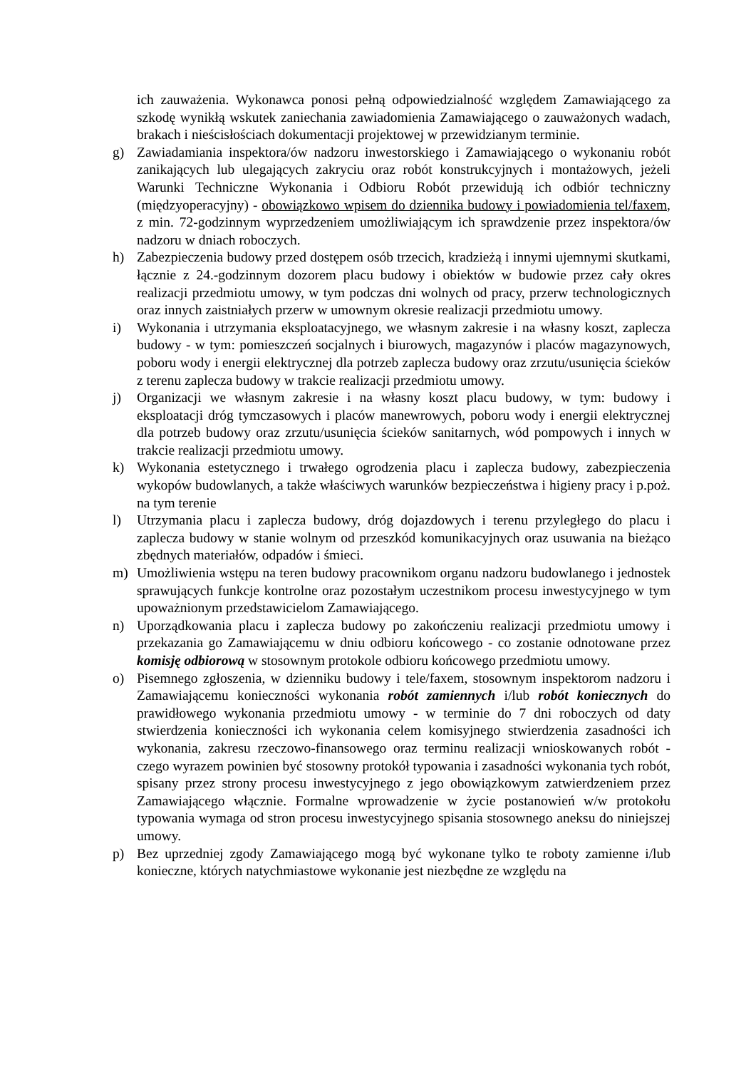ich zauważenia. Wykonawca ponosi pełną odpowiedzialność względem Zamawiającego za szkodę wynikłą wskutek zaniechania zawiadomienia Zamawiającego o zauważonych wadach, brakach i nieścisłościach dokumentacji projektowej w przewidzianym terminie.
g) Zawiadamiania inspektora/ów nadzoru inwestorskiego i Zamawiającego o wykonaniu robót zanikających lub ulegających zakryciu oraz robót konstrukcyjnych i montażowych, jeżeli Warunki Techniczne Wykonania i Odbioru Robót przewidują ich odbiór techniczny (międzyoperacyjny) - obowiązkowo wpisem do dziennika budowy i powiadomienia tel/faxem, z min. 72-godzinnym wyprzedzeniem umożliwiającym ich sprawdzenie przez inspektora/ów nadzoru w dniach roboczych.
h) Zabezpieczenia budowy przed dostępem osób trzecich, kradzieżą i innymi ujemnymi skutkami, łącznie z 24.-godzinnym dozorem placu budowy i obiektów w budowie przez cały okres realizacji przedmiotu umowy, w tym podczas dni wolnych od pracy, przerw technologicznych oraz innych zaistniałych przerw w umownym okresie realizacji przedmiotu umowy.
i) Wykonania i utrzymania eksploatacyjnego, we własnym zakresie i na własny koszt, zaplecza budowy - w tym: pomieszczeń socjalnych i biurowych, magazynów i placów magazynowych, poboru wody i energii elektrycznej dla potrzeb zaplecza budowy oraz zrzutu/usunięcia ścieków z terenu zaplecza budowy w trakcie realizacji przedmiotu umowy.
j) Organizacji we własnym zakresie i na własny koszt placu budowy, w tym: budowy i eksploatacji dróg tymczasowych i placów manewrowych, poboru wody i energii elektrycznej dla potrzeb budowy oraz zrzutu/usunięcia ścieków sanitarnych, wód pompowych i innych w trakcie realizacji przedmiotu umowy.
k) Wykonania estetycznego i trwałego ogrodzenia placu i zaplecza budowy, zabezpieczenia wykopów budowlanych, a także właściwych warunków bezpieczeństwa i higieny pracy i p.poż. na tym terenie
l) Utrzymania placu i zaplecza budowy, dróg dojazdowych i terenu przyległego do placu i zaplecza budowy w stanie wolnym od przeszkód komunikacyjnych oraz usuwania na bieżąco zbędnych materiałów, odpadów i śmieci.
m) Umożliwienia wstępu na teren budowy pracownikom organu nadzoru budowlanego i jednostek sprawujących funkcje kontrolne oraz pozostałym uczestnikom procesu inwestycyjnego w tym upoważnionym przedstawicielom Zamawiającego.
n) Uporządkowania placu i zaplecza budowy po zakończeniu realizacji przedmiotu umowy i przekazania go Zamawiającemu w dniu odbioru końcowego - co zostanie odnotowane przez komisję odbiorową w stosownym protokole odbioru końcowego przedmiotu umowy.
o) Pisemnego zgłoszenia, w dzienniku budowy i tele/faxem, stosownym inspektorom nadzoru i Zamawiającemu konieczności wykonania robót zamiennych i/lub robót koniecznych do prawidłowego wykonania przedmiotu umowy - w terminie do 7 dni roboczych od daty stwierdzenia konieczności ich wykonania celem komisyjnego stwierdzenia zasadności ich wykonania, zakresu rzeczowo-finansowego oraz terminu realizacji wnioskowanych robót - czego wyrazem powinien być stosowny protokół typowania i zasadności wykonania tych robót, spisany przez strony procesu inwestycyjnego z jego obowiązkowym zatwierdzeniem przez Zamawiającego włącznie. Formalne wprowadzenie w życie postanowień w/w protokołu typowania wymaga od stron procesu inwestycyjnego spisania stosownego aneksu do niniejszej umowy.
p) Bez uprzedniej zgody Zamawiającego mogą być wykonane tylko te roboty zamienne i/lub konieczne, których natychmiastowe wykonanie jest niezbędne ze względu na